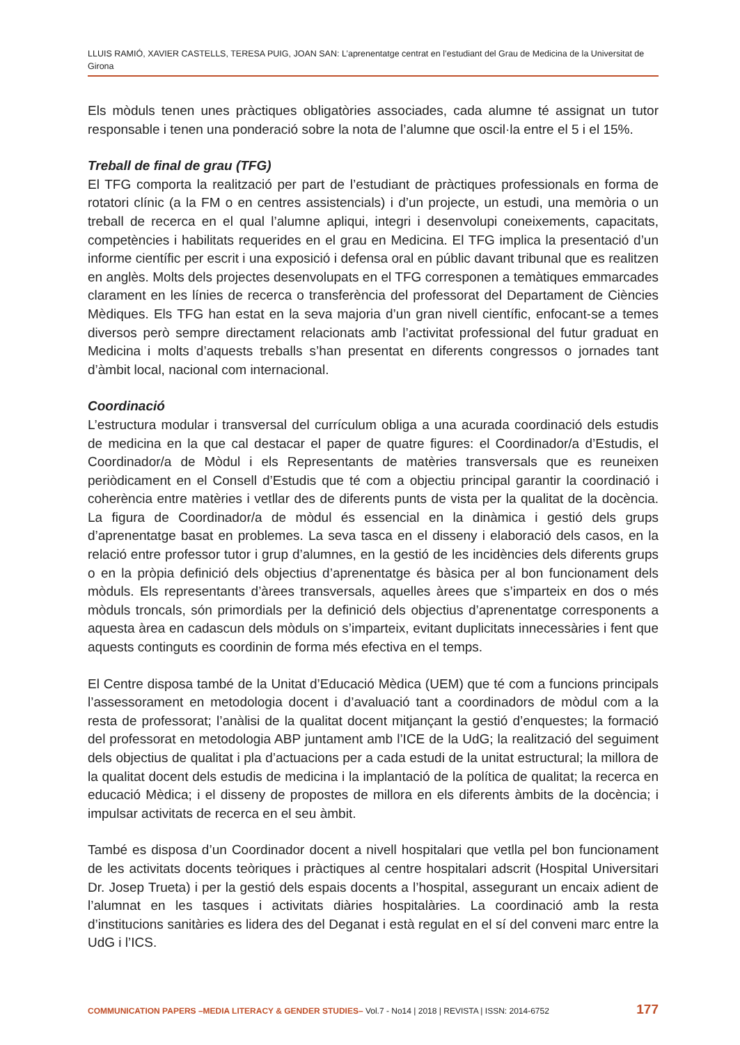LLUIS RAMIÓ, XAVIER CASTELLS, TERESA PUIG, JOAN SAN: L’aprenentatge centrat en l’estudiant del Grau de Medicina de la Universitat de Girona
Els mòduls tenen unes pràctiques obligatòries associades, cada alumne té assignat un tutor responsable i tenen una ponderació sobre la nota de l’alumne que oscil·la entre el 5 i el 15%.
Treball de final de grau (TFG)
El TFG comporta la realització per part de l’estudiant de pràctiques professionals en forma de rotatori clínic (a la FM o en centres assistencials) i d’un projecte, un estudi, una memòria o un treball de recerca en el qual l’alumne apliqui, integri i desenvolupi coneixements, capacitats, competències i habilitats requerides en el grau en Medicina. El TFG implica la presentació d’un informe científic per escrit i una exposició i defensa oral en públic davant tribunal que es realitzen en anglès. Molts dels projectes desenvolupats en el TFG corresponen a temàtiques emmarcades clarament en les línies de recerca o transferència del professorat del Departament de Ciències Mèdiques. Els TFG han estat en la seva majoria d’un gran nivell científic, enfocant-se a temes diversos però sempre directament relacionats amb l’activitat professional del futur graduat en Medicina i molts d’aquests treballs s’han presentat en diferents congressos o jornades tant d’àmbit local, nacional com internacional.
Coordinació
L’estructura modular i transversal del currículum obliga a una acurada coordinació dels estudis de medicina en la que cal destacar el paper de quatre figures: el Coordinador/a d’Estudis, el Coordinador/a de Mòdul i els Representants de matèries transversals que es reuneixen periòdicament en el Consell d’Estudis que té com a objectiu principal garantir la coordinació i coherència entre matèries i vetllar des de diferents punts de vista per la qualitat de la docència. La figura de Coordinador/a de mòdul és essencial en la dinàmica i gestió dels grups d’aprenentatge basat en problemes. La seva tasca en el disseny i elaboració dels casos, en la relació entre professor tutor i grup d’alumnes, en la gestió de les incidències dels diferents grups o en la pròpia definició dels objectius d’aprenentatge és bàsica per al bon funcionament dels mòduls. Els representants d’àrees transversals, aquelles àrees que s’imparteix en dos o més mòduls troncals, són primordials per la definició dels objectius d’aprenentatge corresponents a aquesta àrea en cadascun dels mòduls on s’imparteix, evitant duplicitats innecessàries i fent que aquests continguts es coordinin de forma més efectiva en el temps.
El Centre disposa també de la Unitat d’Educació Mèdica (UEM) que té com a funcions principals l’assessorament en metodologia docent i d’avaluació tant a coordinadors de mòdul com a la resta de professorat; l’anàlisi de la qualitat docent mitjançant la gestió d’enquestes; la formació del professorat en metodologia ABP juntament amb l’ICE de la UdG; la realització del seguiment dels objectius de qualitat i pla d’actuacions per a cada estudi de la unitat estructural; la millora de la qualitat docent dels estudis de medicina i la implantació de la política de qualitat; la recerca en educació Mèdica; i el disseny de propostes de millora en els diferents àmbits de la docència; i impulsar activitats de recerca en el seu àmbit.
També es disposa d’un Coordinador docent a nivell hospitalari que vetlla pel bon funcionament de les activitats docents teòriques i pràctiques al centre hospitalari adscrit (Hospital Universitari Dr. Josep Trueta) i per la gestió dels espais docents a l’hospital, assegurant un encaix adient de l’alumnat en les tasques i activitats diàries hospitalàries. La coordinació amb la resta d’institucions sanitàries es lidera des del Deganat i està regulat en el sí del conveni marc entre la UdG i l’ICS.
COMMUNICATION PAPERS –MEDIA LITERACY & GENDER STUDIES– Vol.7 - No14 | 2018 | REVISTA | ISSN: 2014-6752 177